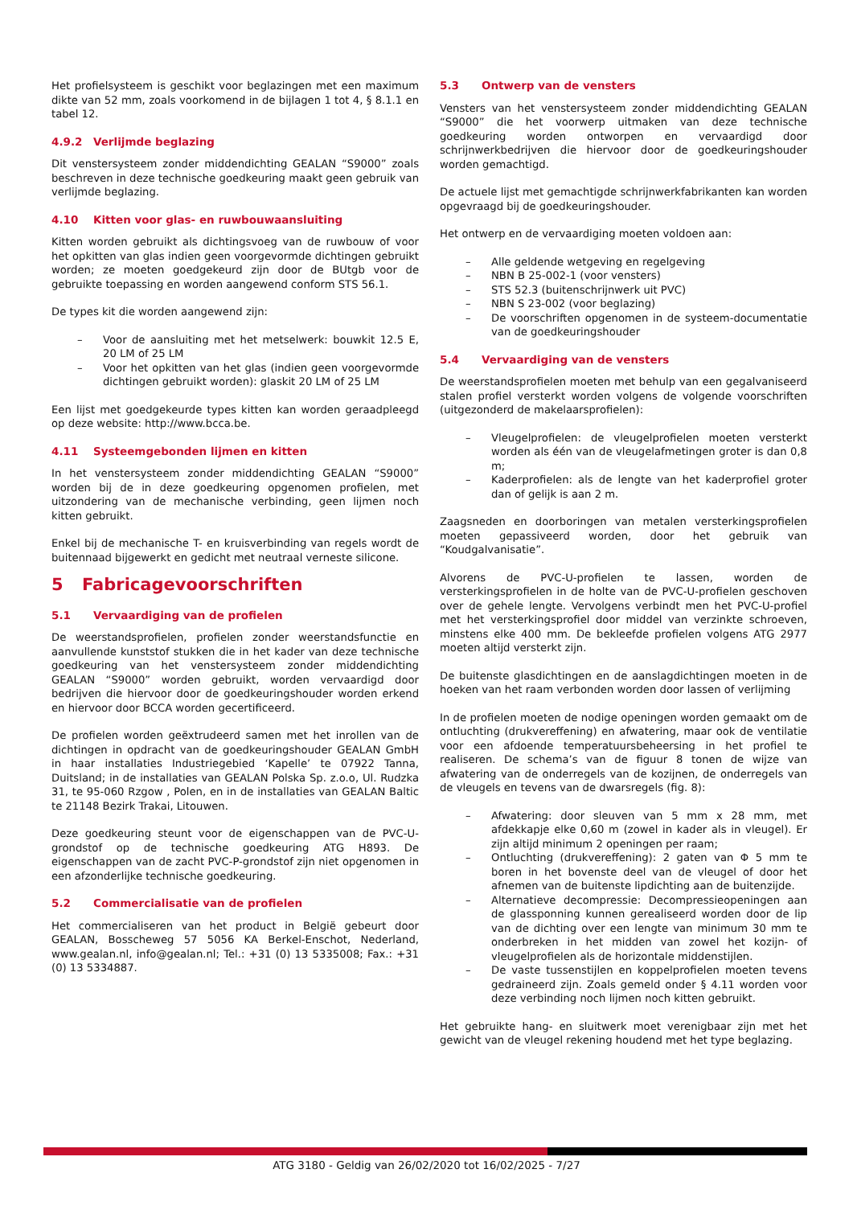Het profielsysteem is geschikt voor beglazingen met een maximum dikte van 52 mm, zoals voorkomend in de bijlagen 1 tot 4, § 8.1.1 en tabel 12.
4.9.2 Verlijmde beglazing
Dit venstersysteem zonder middendichting GEALAN “S9000” zoals beschreven in deze technische goedkeuring maakt geen gebruik van verlijmde beglazing.
4.10 Kitten voor glas- en ruwbouwaansluiting
Kitten worden gebruikt als dichtingsvoeg van de ruwbouw of voor het opkitten van glas indien geen voorgevormde dichtingen gebruikt worden; ze moeten goedgekeurd zijn door de BUtgb voor de gebruikte toepassing en worden aangewend conform STS 56.1.
De types kit die worden aangewend zijn:
– Voor de aansluiting met het metselwerk: bouwkit 12.5 E, 20 LM of 25 LM
– Voor het opkitten van het glas (indien geen voorgevormde dichtingen gebruikt worden): glaskit 20 LM of 25 LM
Een lijst met goedgekeurde types kitten kan worden geraadpleegd op deze website: http://www.bcca.be.
4.11 Systeemgebonden lijmen en kitten
In het venstersysteem zonder middendichting GEALAN “S9000” worden bij de in deze goedkeuring opgenomen profielen, met uitzondering van de mechanische verbinding, geen lijmen noch kitten gebruikt.
Enkel bij de mechanische T- en kruisverbinding van regels wordt de buitennaad bijgewerkt en gedicht met neutraal verneste silicone.
5 Fabricagevoorschriften
5.1 Vervaardiging van de profielen
De weerstandsprofielen, profielen zonder weerstandsfunctie en aanvullende kunststof stukken die in het kader van deze technische goedkeuring van het venstersysteem zonder middendichting GEALAN “S9000” worden gebruikt, worden vervaardigd door bedrijven die hiervoor door de goedkeuringshouder worden erkend en hiervoor door BCCA worden gecertificeerd.
De profielen worden geëxtrudeerd samen met het inrollen van de dichtingen in opdracht van de goedkeuringshouder GEALAN GmbH in haar installaties Industriegebied ‘Kapelle’ te 07922 Tanna, Duitsland; in de installaties van GEALAN Polska Sp. z.o.o, Ul. Rudzka 31, te 95-060 Rzgow , Polen, en in de installaties van GEALAN Baltic te 21148 Bezirk Trakai, Litouwen.
Deze goedkeuring steunt voor de eigenschappen van de PVC-U-grondstof op de technische goedkeuring ATG H893. De eigenschappen van de zacht PVC-P-grondstof zijn niet opgenomen in een afzonderlijke technische goedkeuring.
5.2 Commercialisatie van de profielen
Het commercialiseren van het product in België gebeurt door GEALAN, Bosscheweg 57 5056 KA Berkel-Enschot, Nederland, www.gealan.nl, info@gealan.nl; Tel.: +31 (0) 13 5335008; Fax.: +31 (0) 13 5334887.
5.3 Ontwerp van de vensters
Vensters van het venstersysteem zonder middendichting GEALAN “S9000” die het voorwerp uitmaken van deze technische goedkeuring worden ontworpen en vervaardigd door schrijnwerkbedrijven die hiervoor door de goedkeuringshouder worden gemachtigd.
De actuele lijst met gemachtigde schrijnwerkfabrikanten kan worden opgevraagd bij de goedkeuringshouder.
Het ontwerp en de vervaardiging moeten voldoen aan:
– Alle geldende wetgeving en regelgeving
– NBN B 25-002-1 (voor vensters)
– STS 52.3 (buitenschrijnwerk uit PVC)
– NBN S 23-002 (voor beglazing)
– De voorschriften opgenomen in de systeem-documentatie van de goedkeuringshouder
5.4 Vervaardiging van de vensters
De weerstandsprofielen moeten met behulp van een gegalvaniseerd stalen profiel versterkt worden volgens de volgende voorschriften (uitgezonderd de makelaarsprofielen):
– Vleugelprofielen: de vleugelprofielen moeten versterkt worden als één van de vleugelafmetingen groter is dan 0,8 m;
– Kaderprofielen: als de lengte van het kaderprofiel groter dan of gelijk is aan 2 m.
Zaagsneden en doorboringen van metalen versterkingsprofielen moeten gepassiveerd worden, door het gebruik van “Koudgalvanisatie”.
Alvorens de PVC-U-profielen te lassen, worden de versterkingsprofielen in de holte van de PVC-U-profielen geschoven over de gehele lengte. Vervolgens verbindt men het PVC-U-profiel met het versterkingsprofiel door middel van verzinkte schroeven, minstens elke 400 mm. De bekleefde profielen volgens ATG 2977 moeten altijd versterkt zijn.
De buitenste glasdichtingen en de aanslagdichtingen moeten in de hoeken van het raam verbonden worden door lassen of verlijming
In de profielen moeten de nodige openingen worden gemaakt om de ontluchting (drukvereffening) en afwatering, maar ook de ventilatie voor een afdoende temperatuursbeheersing in het profiel te realiseren. De schema’s van de figuur 8 tonen de wijze van afwatering van de onderregels van de kozijnen, de onderregels van de vleugels en tevens van de dwarsregels (fig. 8):
– Afwatering: door sleuven van 5 mm x 28 mm, met afdekkapje elke 0,60 m (zowel in kader als in vleugel). Er zijn altijd minimum 2 openingen per raam;
– Ontluchting (drukvereffening): 2 gaten van Φ 5 mm te boren in het bovenste deel van de vleugel of door het afnemen van de buitenste lipdichting aan de buitenzijde.
– Alternatieve decompressie: Decompressieopeningen aan de glassponning kunnen gerealiseerd worden door de lip van de dichting over een lengte van minimum 30 mm te onderbreken in het midden van zowel het kozijn- of vleugelprofielen als de horizontale middenstijlen.
– De vaste tussenstijlen en koppelprofielen moeten tevens gedraineerd zijn. Zoals gemeld onder § 4.11 worden voor deze verbinding noch lijmen noch kitten gebruikt.
Het gebruikte hang- en sluitwerk moet verenigbaar zijn met het gewicht van de vleugel rekening houdend met het type beglazing.
ATG 3180 - Geldig van 26/02/2020 tot 16/02/2025 - 7/27